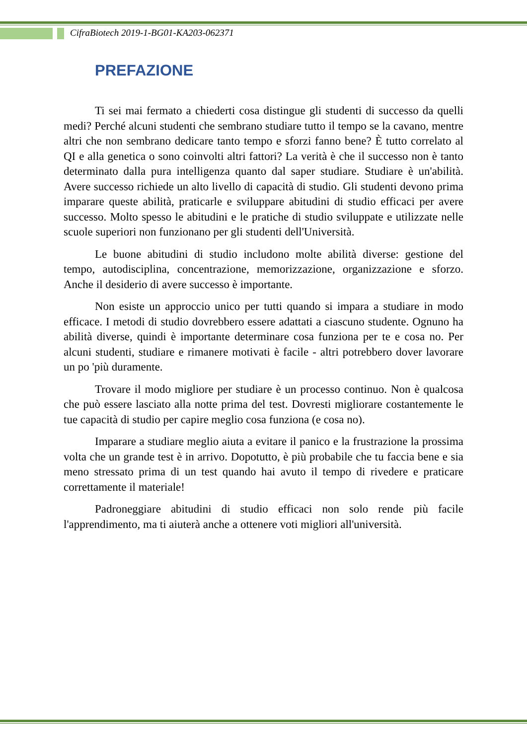CifraBiotech 2019-1-BG01-KA203-062371
PREFAZIONE
Ti sei mai fermato a chiederti cosa distingue gli studenti di successo da quelli medi? Perché alcuni studenti che sembrano studiare tutto il tempo se la cavano, mentre altri che non sembrano dedicare tanto tempo e sforzi fanno bene? È tutto correlato al QI e alla genetica o sono coinvolti altri fattori? La verità è che il successo non è tanto determinato dalla pura intelligenza quanto dal saper studiare. Studiare è un'abilità. Avere successo richiede un alto livello di capacità di studio. Gli studenti devono prima imparare queste abilità, praticarle e sviluppare abitudini di studio efficaci per avere successo. Molto spesso le abitudini e le pratiche di studio sviluppate e utilizzate nelle scuole superiori non funzionano per gli studenti dell'Università.
Le buone abitudini di studio includono molte abilità diverse: gestione del tempo, autodisciplina, concentrazione, memorizzazione, organizzazione e sforzo. Anche il desiderio di avere successo è importante.
Non esiste un approccio unico per tutti quando si impara a studiare in modo efficace. I metodi di studio dovrebbero essere adattati a ciascuno studente. Ognuno ha abilità diverse, quindi è importante determinare cosa funziona per te e cosa no. Per alcuni studenti, studiare e rimanere motivati è facile - altri potrebbero dover lavorare un po 'più duramente.
Trovare il modo migliore per studiare è un processo continuo. Non è qualcosa che può essere lasciato alla notte prima del test. Dovresti migliorare costantemente le tue capacità di studio per capire meglio cosa funziona (e cosa no).
Imparare a studiare meglio aiuta a evitare il panico e la frustrazione la prossima volta che un grande test è in arrivo. Dopotutto, è più probabile che tu faccia bene e sia meno stressato prima di un test quando hai avuto il tempo di rivedere e praticare correttamente il materiale!
Padroneggiare abitudini di studio efficaci non solo rende più facile l'apprendimento, ma ti aiuterà anche a ottenere voti migliori all'università.